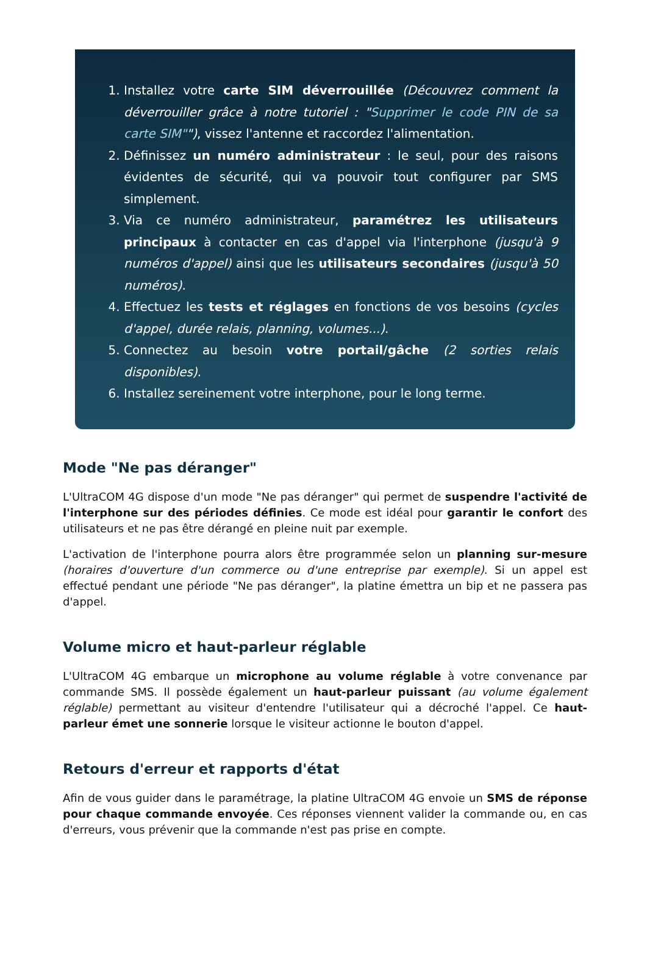1. Installez votre carte SIM déverrouillée (Découvrez comment la déverrouiller grâce à notre tutoriel : "Supprimer le code PIN de sa carte SIM""), vissez l'antenne et raccordez l'alimentation.
2. Définissez un numéro administrateur : le seul, pour des raisons évidentes de sécurité, qui va pouvoir tout configurer par SMS simplement.
3. Via ce numéro administrateur, paramétrez les utilisateurs principaux à contacter en cas d'appel via l'interphone (jusqu'à 9 numéros d'appel) ainsi que les utilisateurs secondaires (jusqu'à 50 numéros).
4. Effectuez les tests et réglages en fonctions de vos besoins (cycles d'appel, durée relais, planning, volumes...).
5. Connectez au besoin votre portail/gâche (2 sorties relais disponibles).
6. Installez sereinement votre interphone, pour le long terme.
Mode "Ne pas déranger"
L'UltraCOM 4G dispose d'un mode "Ne pas déranger" qui permet de suspendre l'activité de l'interphone sur des périodes définies. Ce mode est idéal pour garantir le confort des utilisateurs et ne pas être dérangé en pleine nuit par exemple.
L'activation de l'interphone pourra alors être programmée selon un planning sur-mesure (horaires d'ouverture d'un commerce ou d'une entreprise par exemple). Si un appel est effectué pendant une période "Ne pas déranger", la platine émettra un bip et ne passera pas d'appel.
Volume micro et haut-parleur réglable
L'UltraCOM 4G embarque un microphone au volume réglable à votre convenance par commande SMS. Il possède également un haut-parleur puissant (au volume également réglable) permettant au visiteur d'entendre l'utilisateur qui a décroché l'appel. Ce haut-parleur émet une sonnerie lorsque le visiteur actionne le bouton d'appel.
Retours d'erreur et rapports d'état
Afin de vous guider dans le paramétrage, la platine UltraCOM 4G envoie un SMS de réponse pour chaque commande envoyée. Ces réponses viennent valider la commande ou, en cas d'erreurs, vous prévenir que la commande n'est pas prise en compte.